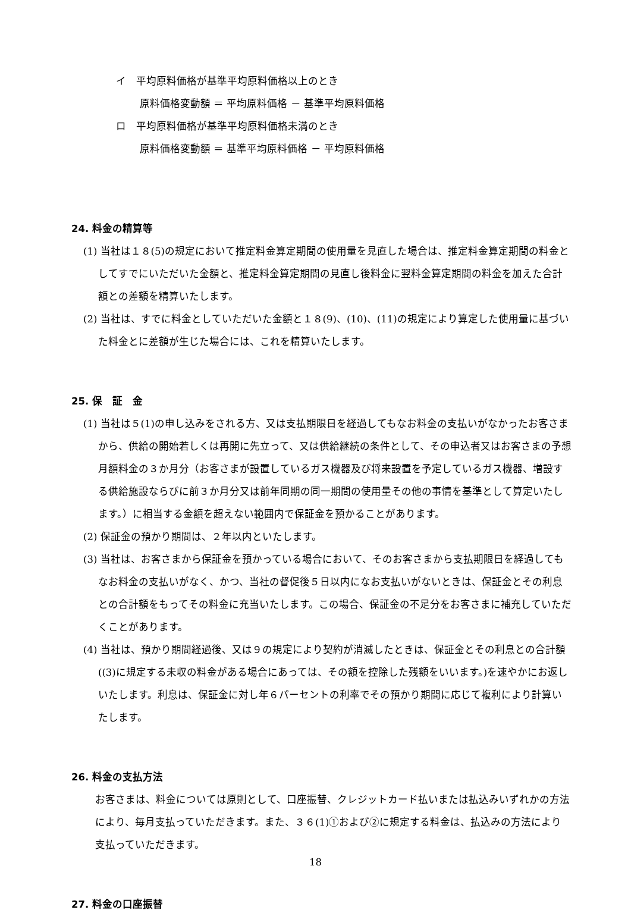イ　平均原料価格が基準平均原料価格以上のとき
原料価格変動額 ＝ 平均原料価格 － 基準平均原料価格
ロ　平均原料価格が基準平均原料価格未満のとき
原料価格変動額 ＝ 基準平均原料価格 － 平均原料価格
24. 料金の精算等
(1) 当社は１８(5)の規定において推定料金算定期間の使用量を見直した場合は、推定料金算定期間の料金としてすでにいただいた金額と、推定料金算定期間の見直し後料金に翌料金算定期間の料金を加えた合計額との差額を精算いたします。
(2) 当社は、すでに料金としていただいた金額と１８(9)、(10)、(11)の規定により算定した使用量に基づいた料金とに差額が生じた場合には、これを精算いたします。
25. 保　証　金
(1) 当社は５(1)の申し込みをされる方、又は支払期限日を経過してもなお料金の支払いがなかったお客さまから、供給の開始若しくは再開に先立って、又は供給継続の条件として、その申込者又はお客さまの予想月額料金の３か月分（お客さまが設置しているガス機器及び将来設置を予定しているガス機器、増設する供給施設ならびに前３か月分又は前年同期の同一期間の使用量その他の事情を基準として算定いたします。）に相当する金額を超えない範囲内で保証金を預かることがあります。
(2) 保証金の預かり期間は、２年以内といたします。
(3) 当社は、お客さまから保証金を預かっている場合において、そのお客さまから支払期限日を経過してもなお料金の支払いがなく、かつ、当社の督促後５日以内になお支払いがないときは、保証金とその利息との合計額をもってその料金に充当いたします。この場合、保証金の不足分をお客さまに補充していただくことがあります。
(4) 当社は、預かり期間経過後、又は９の規定により契約が消滅したときは、保証金とその利息との合計額((3)に規定する未収の料金がある場合にあっては、その額を控除した残額をいいます。)を速やかにお返しいたします。利息は、保証金に対し年６パーセントの利率でその預かり期間に応じて複利により計算いたします。
26. 料金の支払方法
お客さまは、料金については原則として、口座振替、クレジットカード払いまたは払込みいずれかの方法により、毎月支払っていただきます。また、３６(1)①および②に規定する料金は、払込みの方法により支払っていただきます。
27. 料金の口座振替
18